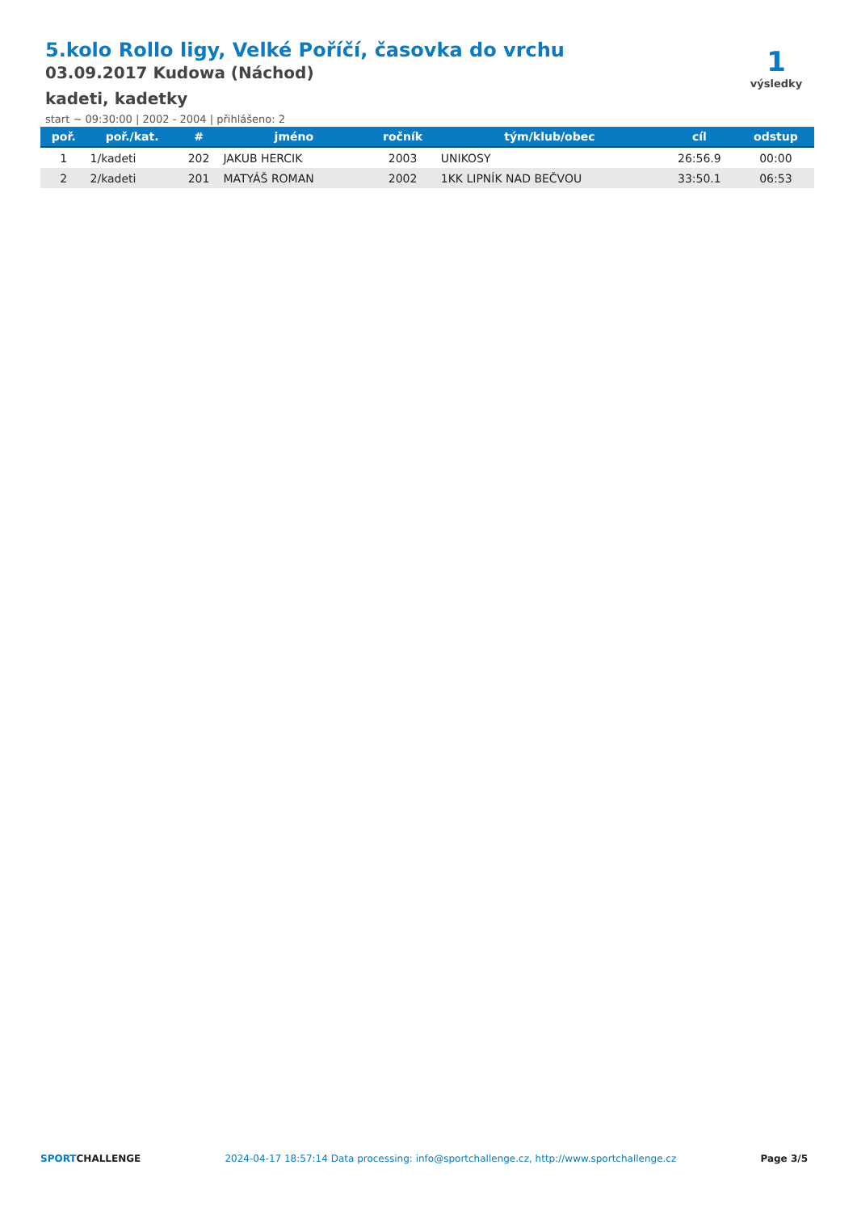5.kolo Rollo ligy, Velké Poříčí, časovka do vrchu
03.09.2017 Kudowa (Náchod)
kadeti, kadetky
start ~ 09:30:00 | 2002 - 2004 | přihlášeno: 2
1
výsledky
| poř. | poř./kat. | # | jméno | ročník | tým/klub/obec | cíl | odstup |
| --- | --- | --- | --- | --- | --- | --- | --- |
| 1 | 1/kadeti | 202 | JAKUB HERCIK | 2003 | UNIKOSY | 26:56.9 | 00:00 |
| 2 | 2/kadeti | 201 | MATYÁŠ ROMAN | 2002 | 1KK LIPNÍK NAD BEČVOU | 33:50.1 | 06:53 |
SPORTCHALLENGE 2024-04-17 18:57:14 Data processing: info@sportchallenge.cz, http://www.sportchallenge.cz Page 3/5